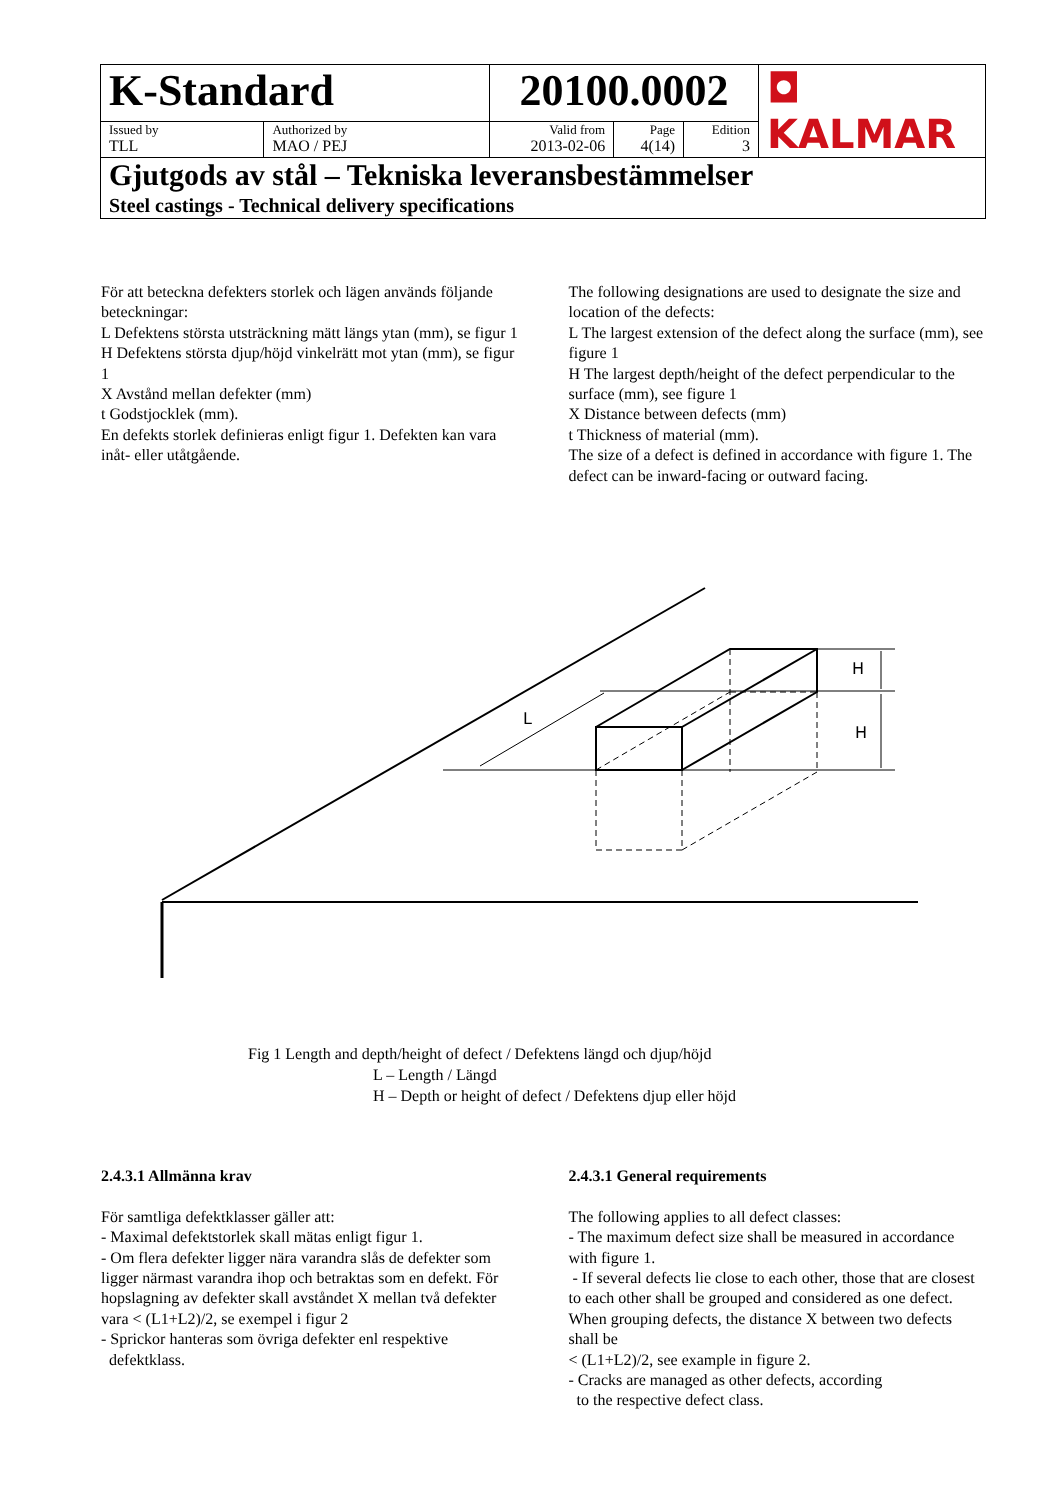| K-Standard | | 20100.0002 | | | ◘ KALMAR |
| Issued by TLL | Authorized by MAO / PEJ | Valid from 2013-02-06 | Page 4(14) | Edition 3 | |
| Gjutgods av stål – Tekniska leveransbestämmelser Steel castings - Technical delivery specifications | | | | | |
För att beteckna defekters storlek och lägen används följande beteckningar:
L Defektens största utsträckning mätt längs ytan (mm), se figur 1
H Defektens största djup/höjd vinkelrätt mot ytan (mm), se figur 1
X Avstånd mellan defekter (mm)
t Godstjocklek (mm).
En defekts storlek definieras enligt figur 1. Defekten kan vara inåt- eller utåtgående.
The following designations are used to designate the size and location of the defects:
L The largest extension of the defect along the surface (mm), see figure 1
H The largest depth/height of the defect perpendicular to the surface (mm), see figure 1
X Distance between defects (mm)
t Thickness of material (mm).
The size of a defect is defined in accordance with figure 1. The defect can be inward-facing or outward facing.
H
H
L
Fig 1 Length and depth/height of defect / Defektens längd och djup/höjd
L – Length / Längd
H – Depth or height of defect / Defektens djup eller höjd
2.4.3.1 Allmänna krav
För samtliga defektklasser gäller att:
- Maximal defektstorlek skall mätas enligt figur 1.
- Om flera defekter ligger nära varandra slås de defekter som ligger närmast varandra ihop och betraktas som en defekt. För hopslagning av defekter skall avståndet X mellan två defekter vara < (L1+L2)/2, se exempel i figur 2
- Sprickor hanteras som övriga defekter enl respektive
defektklass.
2.4.3.1 General requirements
The following applies to all defect classes:
- The maximum defect size shall be measured in accordance with figure 1.
- If several defects lie close to each other, those that are closest to each other shall be grouped and considered as one defect. When grouping defects, the distance X between two defects shall be
< (L1+L2)/2, see example in figure 2.
- Cracks are managed as other defects, according
to the respective defect class.